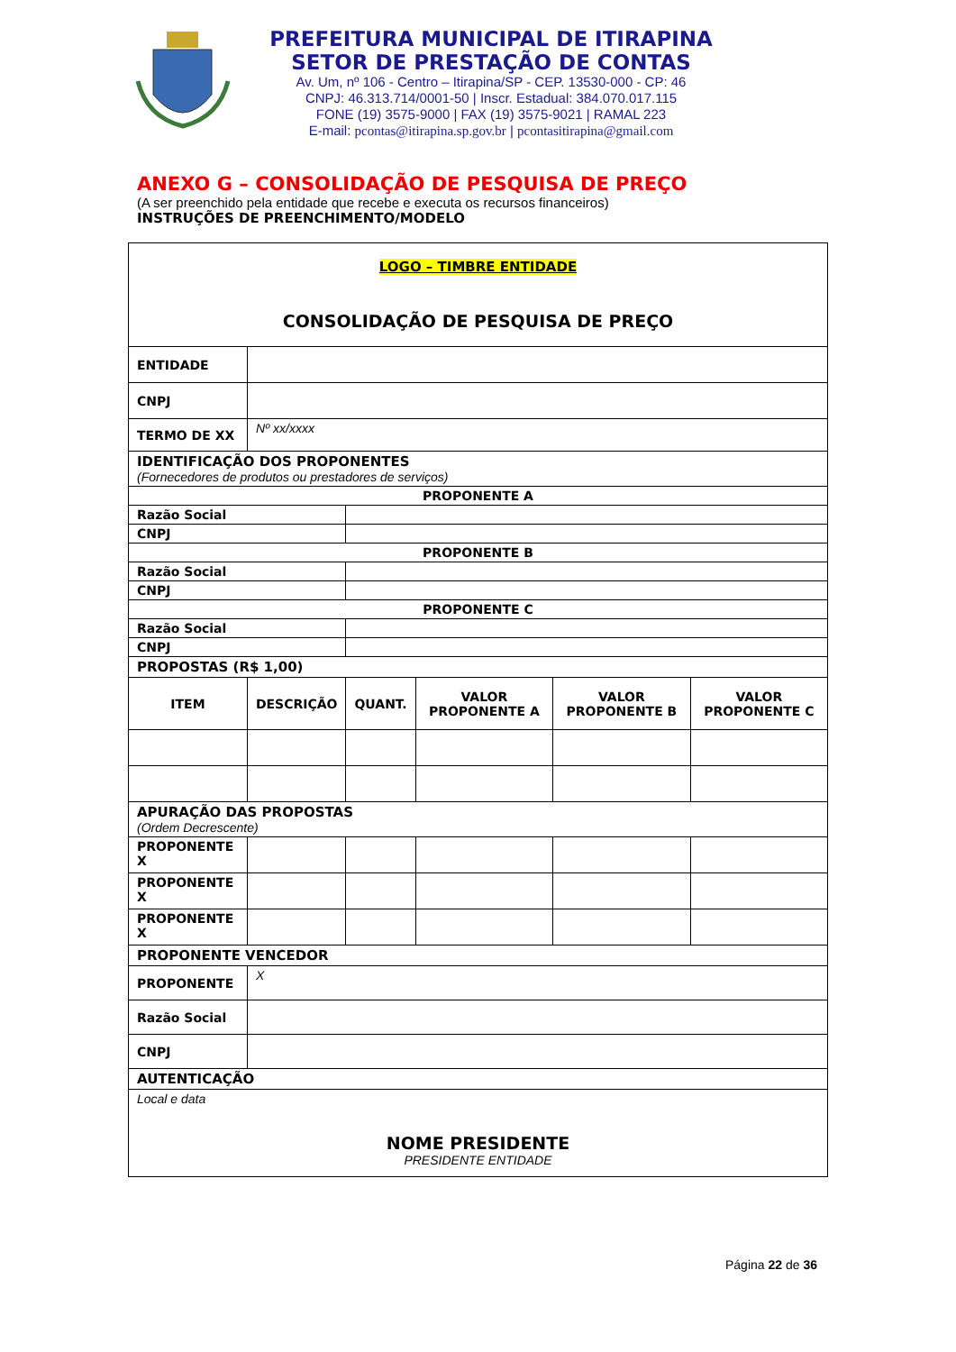PREFEITURA MUNICIPAL DE ITIRAPINA
SETOR DE PRESTAÇÃO DE CONTAS
Av. Um, nº 106 - Centro – Itirapina/SP - CEP. 13530-000 - CP: 46
CNPJ: 46.313.714/0001-50 | Inscr. Estadual: 384.070.017.115
FONE (19) 3575-9000 | FAX (19) 3575-9021 | RAMAL 223
E-mail: pcontas@itirapina.sp.gov.br | pcontasitirapina@gmail.com
ANEXO G – CONSOLIDAÇÃO DE PESQUISA DE PREÇO
(A ser preenchido pela entidade que recebe e executa os recursos financeiros)
INSTRUÇÕES DE PREENCHIMENTO/MODELO
| LOGO – TIMBRE ENTIDADE CONSOLIDAÇÃO DE PESQUISA DE PREÇO | | | | | | |
| ENTIDADE | | | | | | |
| CNPJ | | | | | | |
| TERMO DE XX | | Nº xx/xxxx | | | | |
| IDENTIFICAÇÃO DOS PROPONENTES (Fornecedores de produtos ou prestadores de serviços) | | | | | | |
| PROPONENTE A | | | | | | |
| Razão Social | | | | | | |
| CNPJ | | | | | | |
| PROPONENTE B | | | | | | |
| Razão Social | | | | | | |
| CNPJ | | | | | | |
| PROPONENTE C | | | | | | |
| Razão Social | | | | | | |
| CNPJ | | | | | | |
| PROPOSTAS (R$ 1,00) | | | | | | |
| ITEM | DESCRIÇÃO | | QUANT. | VALOR PROPONENTE A | VALOR PROPONENTE B | VALOR PROPONENTE C |
| APURAÇÃO DAS PROPOSTAS (Ordem Decrescente) | | | | | | |
| PROPONENTE X | | | | | | |
| PROPONENTE X | | | | | | |
| PROPONENTE X | | | | | | |
| PROPONENTE VENCEDOR | | | | | | |
| PROPONENTE | | X | | | | |
| Razão Social | | | | | | |
| CNPJ | | | | | | |
| AUTENTICAÇÃO | | | | | | |
| Local e data NOME PRESIDENTE PRESIDENTE ENTIDADE | | | | | | |
Página 22 de 36